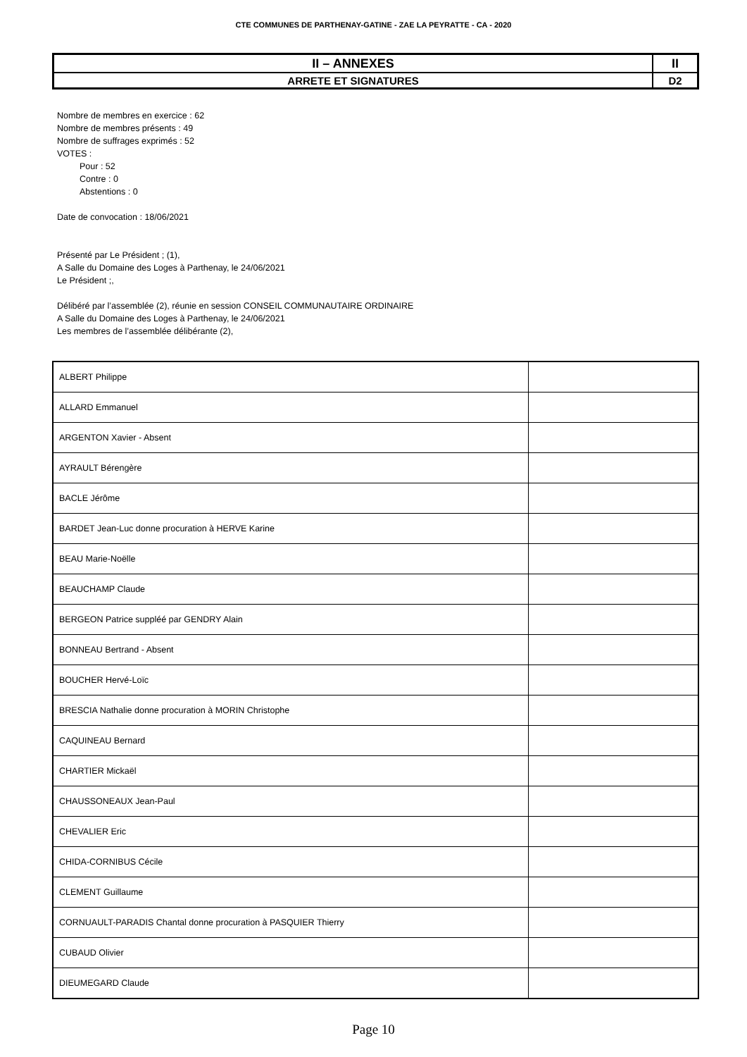CTE COMMUNES DE PARTHENAY-GATINE - ZAE LA PEYRATTE - CA - 2020
| II – ANNEXES | II |
| ARRETE ET SIGNATURES | D2 |
Nombre de membres en exercice : 62
Nombre de membres présents : 49
Nombre de suffrages exprimés : 52
VOTES :
Pour : 52
Contre : 0
Abstentions : 0
Date de convocation : 18/06/2021
Présenté par Le Président ; (1),
A Salle du Domaine des Loges à Parthenay, le 24/06/2021
Le Président ;,
Délibéré par l’assemblée (2), réunie en session CONSEIL COMMUNAUTAIRE ORDINAIRE
A Salle du Domaine des Loges à Parthenay, le 24/06/2021
Les membres de l’assemblée délibérante (2),
| ALBERT Philippe | |
| ALLARD Emmanuel | |
| ARGENTON Xavier - Absent | |
| AYRAULT Bérengère | |
| BACLE Jérôme | |
| BARDET Jean-Luc donne procuration à HERVE Karine | |
| BEAU Marie-Noëlle | |
| BEAUCHAMP Claude | |
| BERGEON Patrice suppléé par GENDRY Alain | |
| BONNEAU Bertrand - Absent | |
| BOUCHER Hervé-Loïc | |
| BRESCIA Nathalie donne procuration à MORIN Christophe | |
| CAQUINEAU Bernard | |
| CHARTIER Mickaël | |
| CHAUSSONEAUX Jean-Paul | |
| CHEVALIER Eric | |
| CHIDA-CORNIBUS Cécile | |
| CLEMENT Guillaume | |
| CORNUAULT-PARADIS Chantal donne procuration à PASQUIER Thierry | |
| CUBAUD Olivier | |
| DIEUMEGARD Claude | |
Page 10